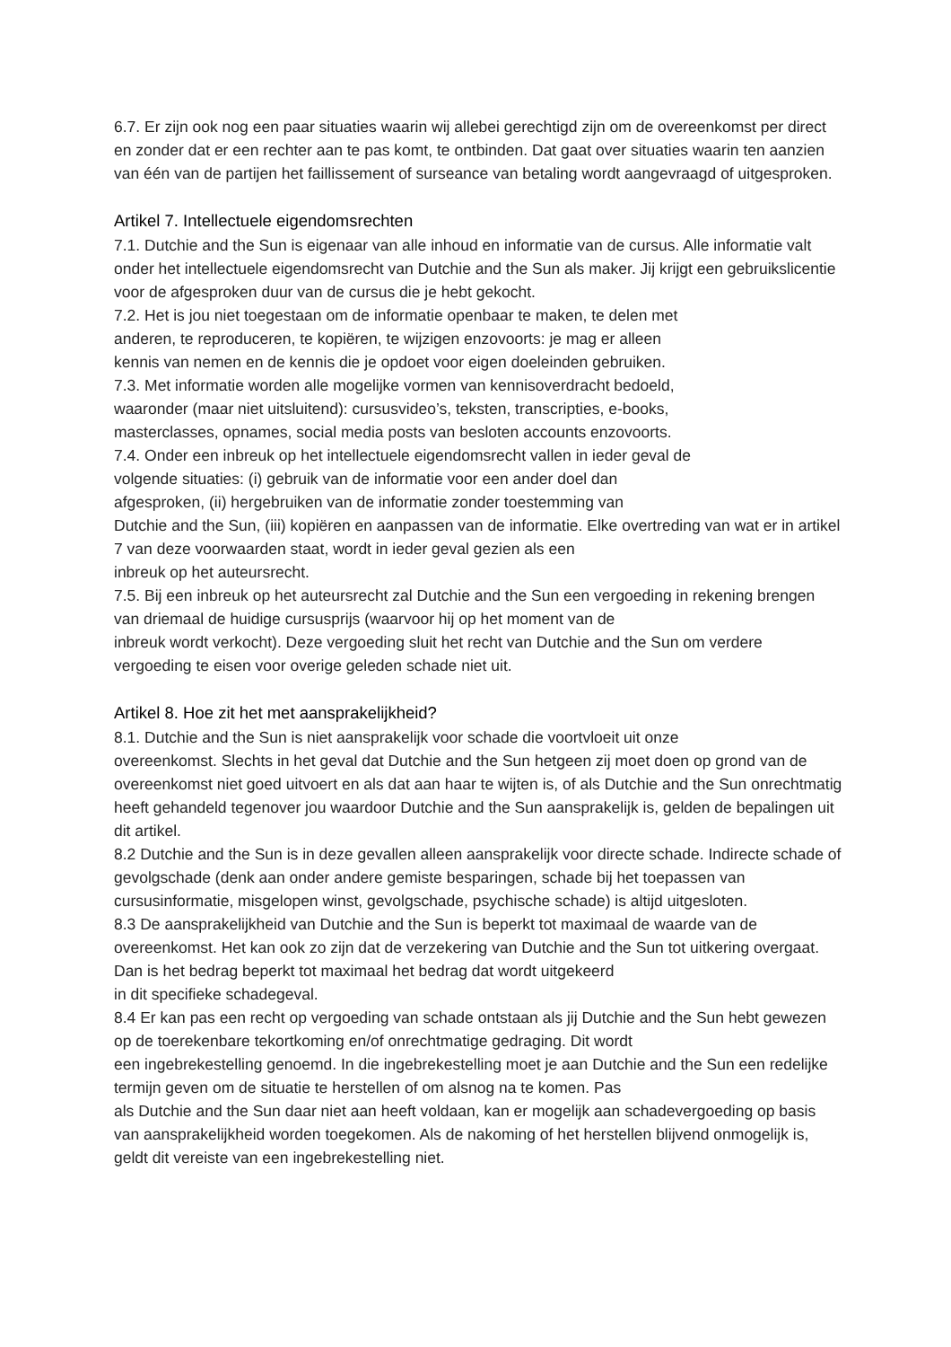6.7. Er zijn ook nog een paar situaties waarin wij allebei gerechtigd zijn om de overeenkomst per direct en zonder dat er een rechter aan te pas komt, te ontbinden. Dat gaat over situaties waarin ten aanzien van één van de partijen het faillissement of surseance van betaling wordt aangevraagd of uitgesproken.
Artikel 7. Intellectuele eigendomsrechten
7.1. Dutchie and the Sun is eigenaar van alle inhoud en informatie van de cursus. Alle informatie valt onder het intellectuele eigendomsrecht van Dutchie and the Sun als maker. Jij krijgt een gebruikslicentie voor de afgesproken duur van de cursus die je hebt gekocht.
7.2. Het is jou niet toegestaan om de informatie openbaar te maken, te delen met
anderen, te reproduceren, te kopiëren, te wijzigen enzovoorts: je mag er alleen
kennis van nemen en de kennis die je opdoet voor eigen doeleinden gebruiken.
7.3. Met informatie worden alle mogelijke vormen van kennisoverdracht bedoeld,
waaronder (maar niet uitsluitend): cursusvideo’s, teksten, transcripties, e-books,
masterclasses, opnames, social media posts van besloten accounts enzovoorts.
7.4. Onder een inbreuk op het intellectuele eigendomsrecht vallen in ieder geval de
volgende situaties: (i) gebruik van de informatie voor een ander doel dan
afgesproken, (ii) hergebruiken van de informatie zonder toestemming van
Dutchie and the Sun, (iii) kopiëren en aanpassen van de informatie. Elke overtreding van wat er in artikel 7 van deze voorwaarden staat, wordt in ieder geval gezien als een
inbreuk op het auteursrecht.
7.5. Bij een inbreuk op het auteursrecht zal Dutchie and the Sun een vergoeding in rekening brengen van driemaal de huidige cursusprijs (waarvoor hij op het moment van de
inbreuk wordt verkocht). Deze vergoeding sluit het recht van Dutchie and the Sun om verdere vergoeding te eisen voor overige geleden schade niet uit.
Artikel 8. Hoe zit het met aansprakelijkheid?
8.1. Dutchie and the Sun is niet aansprakelijk voor schade die voortvloeit uit onze
overeenkomst. Slechts in het geval dat Dutchie and the Sun hetgeen zij moet doen op grond van de overeenkomst niet goed uitvoert en als dat aan haar te wijten is, of als Dutchie and the Sun onrechtmatig heeft gehandeld tegenover jou waardoor Dutchie and the Sun aansprakelijk is, gelden de bepalingen uit dit artikel.
8.2 Dutchie and the Sun is in deze gevallen alleen aansprakelijk voor directe schade. Indirecte schade of gevolgschade (denk aan onder andere gemiste besparingen, schade bij het toepassen van cursusinformatie, misgelopen winst, gevolgschade, psychische schade) is altijd uitgesloten.
8.3 De aansprakelijkheid van Dutchie and the Sun is beperkt tot maximaal de waarde van de overeenkomst. Het kan ook zo zijn dat de verzekering van Dutchie and the Sun tot uitkering overgaat. Dan is het bedrag beperkt tot maximaal het bedrag dat wordt uitgekeerd
in dit specifieke schadegeval.
8.4 Er kan pas een recht op vergoeding van schade ontstaan als jij Dutchie and the Sun hebt gewezen op de toerekenbare tekortkoming en/of onrechtmatige gedraging. Dit wordt
een ingebrekestelling genoemd. In die ingebrekestelling moet je aan Dutchie and the Sun een redelijke termijn geven om de situatie te herstellen of om alsnog na te komen. Pas
als Dutchie and the Sun daar niet aan heeft voldaan, kan er mogelijk aan schadevergoeding op basis van aansprakelijkheid worden toegekomen. Als de nakoming of het herstellen blijvend onmogelijk is, geldt dit vereiste van een ingebrekestelling niet.